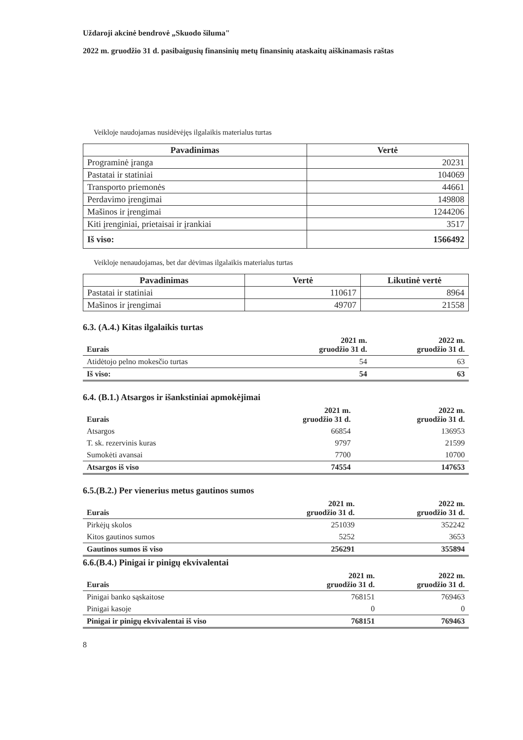Uždaroji akcinė bendrovė „Skuodo šiluma"
2022 m. gruodžio 31 d. pasibaigusių finansinių metų finansinių ataskaitų aiškinamasis raštas
Veikloje naudojamas nusidėvėjęs ilgalaikis materialus turtas
| Pavadinimas | Vertė |
| --- | --- |
| Programinė įranga | 20231 |
| Pastatai ir statiniai | 104069 |
| Transporto priemonės | 44661 |
| Perdavimo įrengimai | 149808 |
| Mašinos ir įrengimai | 1244206 |
| Kiti įrenginiai, prietaisai ir įrankiai | 3517 |
| Iš viso: | 1566492 |
Veikloje nenaudojamas, bet dar dėvimas ilgalaikis materialus turtas
| Pavadinimas | Vertė | Likutinė vertė |
| --- | --- | --- |
| Pastatai ir statiniai | 110617 | 8964 |
| Mašinos ir įrengimai | 49707 | 21558 |
6.3. (A.4.) Kitas ilgalaikis turtas
| Eurais | 2021 m. gruodžio 31 d. | 2022 m. gruodžio 31 d. |
| --- | --- | --- |
| Atidėtojo pelno mokesčio turtas | 54 | 63 |
| Iš viso: | 54 | 63 |
6.4. (B.1.) Atsargos ir išankstiniai apmokėjimai
| Eurais | 2021 m. gruodžio 31 d. | 2022 m. gruodžio 31 d. |
| --- | --- | --- |
| Atsargos | 66854 | 136953 |
| T. sk. rezervinis kuras | 9797 | 21599 |
| Sumokėti avansai | 7700 | 10700 |
| Atsargos iš viso | 74554 | 147653 |
6.5.(B.2.) Per vienerius metus gautinos sumos
| Eurais | 2021 m. gruodžio 31 d. | 2022 m. gruodžio 31 d. |
| --- | --- | --- |
| Pirkėjų skolos | 251039 | 352242 |
| Kitos gautinos sumos | 5252 | 3653 |
| Gautinos sumos iš viso | 256291 | 355894 |
6.6.(B.4.) Pinigai ir pinigų ekvivalentai
| Eurais | 2021 m. gruodžio 31 d. | 2022 m. gruodžio 31 d. |
| --- | --- | --- |
| Pinigai banko sąskaitose | 768151 | 769463 |
| Pinigai kasoje | 0 | 0 |
| Pinigai ir pinigų ekvivalentai iš viso | 768151 | 769463 |
8